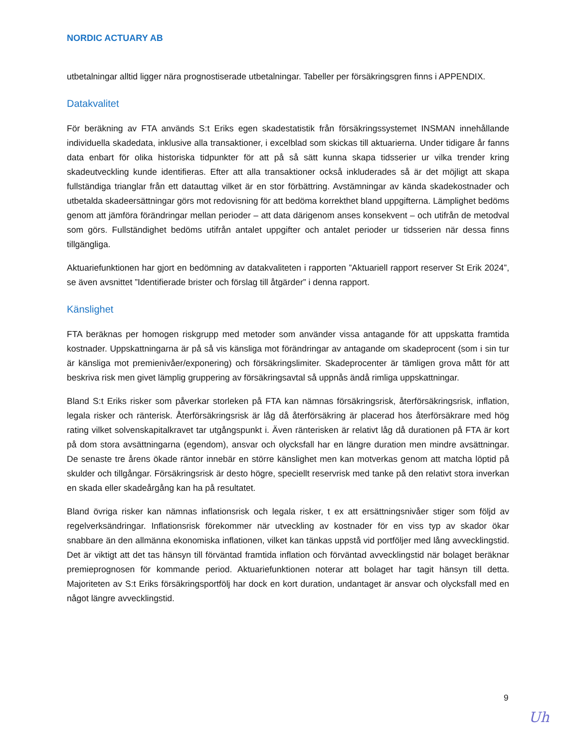NORDIC ACTUARY AB
utbetalningar alltid ligger nära prognostiserade utbetalningar. Tabeller per försäkringsgren finns i APPENDIX.
Datakvalitet
För beräkning av FTA används S:t Eriks egen skadestatistik från försäkringssystemet INSMAN innehållande individuella skadedata, inklusive alla transaktioner, i excelblad som skickas till aktuarierna. Under tidigare år fanns data enbart för olika historiska tidpunkter för att på så sätt kunna skapa tidsserier ur vilka trender kring skadeutveckling kunde identifieras. Efter att alla transaktioner också inkluderades så är det möjligt att skapa fullständiga trianglar från ett datauttag vilket är en stor förbättring. Avstämningar av kända skadekostnader och utbetalda skadeersättningar görs mot redovisning för att bedöma korrekthet bland uppgifterna. Lämplighet bedöms genom att jämföra förändringar mellan perioder – att data därigenom anses konsekvent – och utifrån de metodval som görs. Fullständighet bedöms utifrån antalet uppgifter och antalet perioder ur tidsserien när dessa finns tillgängliga.
Aktuariefunktionen har gjort en bedömning av datakvaliteten i rapporten ”Aktuariell rapport reserver St Erik 2024”, se även avsnittet ”Identifierade brister och förslag till åtgärder” i denna rapport.
Känslighet
FTA beräknas per homogen riskgrupp med metoder som använder vissa antagande för att uppskatta framtida kostnader. Uppskattningarna är på så vis känsliga mot förändringar av antagande om skadeprocent (som i sin tur är känsliga mot premienivåer/exponering) och försäkringslimiter. Skadeprocenter är tämligen grova mått för att beskriva risk men givet lämplig gruppering av försäkringsavtal så uppnås ändå rimliga uppskattningar.
Bland S:t Eriks risker som påverkar storleken på FTA kan nämnas försäkringsrisk, återförsäkringsrisk, inflation, legala risker och ränterisk. Återförsäkringsrisk är låg då återförsäkring är placerad hos återförsäkrare med hög rating vilket solvenskapitalkravet tar utgångspunkt i. Även ränterisken är relativt låg då durationen på FTA är kort på dom stora avsättningarna (egendom), ansvar och olycksfall har en längre duration men mindre avsättningar. De senaste tre årens ökade räntor innebär en större känslighet men kan motverkas genom att matcha löptid på skulder och tillgångar. Försäkringsrisk är desto högre, speciellt reservrisk med tanke på den relativt stora inverkan en skada eller skadeårgång kan ha på resultatet.
Bland övriga risker kan nämnas inflationsrisk och legala risker, t ex att ersättningsnivåer stiger som följd av regelverksändringar. Inflationsrisk förekommer när utveckling av kostnader för en viss typ av skador ökar snabbare än den allmänna ekonomiska inflationen, vilket kan tänkas uppstå vid portföljer med lång avvecklingstid. Det är viktigt att det tas hänsyn till förväntad framtida inflation och förväntad avvecklingstid när bolaget beräknar premieprognosen för kommande period. Aktuariefunktionen noterar att bolaget har tagit hänsyn till detta. Majoriteten av S:t Eriks försäkringsportfölj har dock en kort duration, undantaget är ansvar och olycksfall med en något längre avvecklingstid.
9
Uh